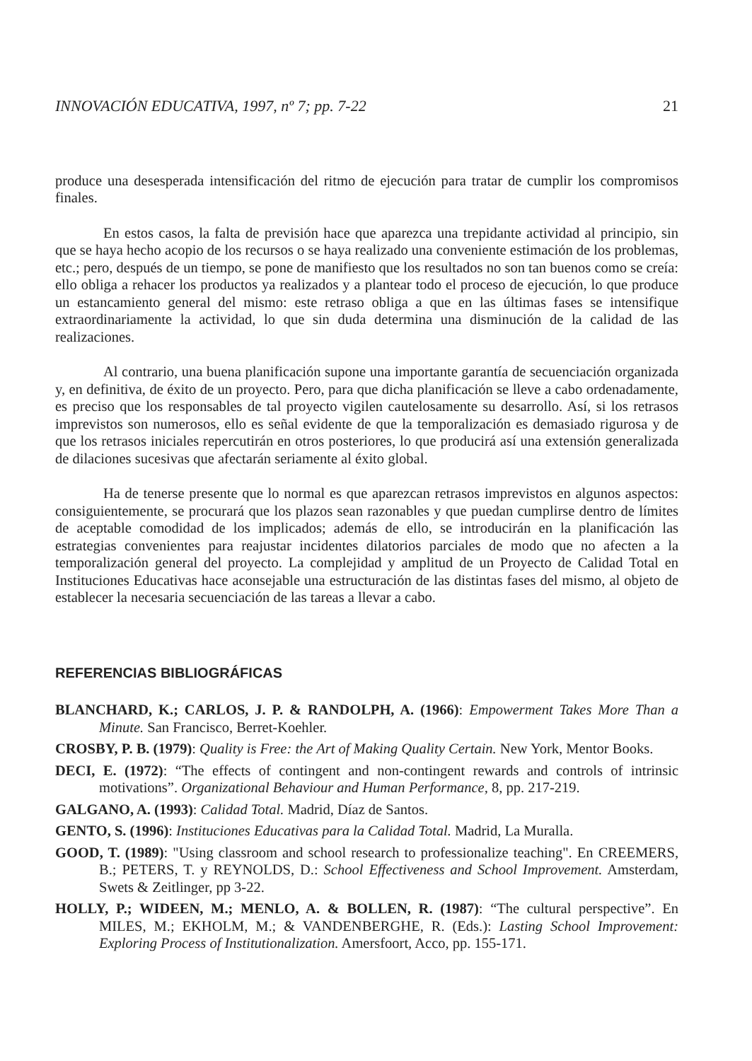INNOVACIÓN EDUCATIVA, 1997, nº 7; pp. 7-22 21
produce una desesperada intensificación del ritmo de ejecución para tratar de cumplir los compromisos finales.
En estos casos, la falta de previsión hace que aparezca una trepidante actividad al principio, sin que se haya hecho acopio de los recursos o se haya realizado una conveniente estimación de los problemas, etc.; pero, después de un tiempo, se pone de manifiesto que los resultados no son tan buenos como se creía: ello obliga a rehacer los productos ya realizados y a plantear todo el proceso de ejecución, lo que produce un estancamiento general del mismo: este retraso obliga a que en las últimas fases se intensifique extraordinariamente la actividad, lo que sin duda determina una disminución de la calidad de las realizaciones.
Al contrario, una buena planificación supone una importante garantía de secuenciación organizada y, en definitiva, de éxito de un proyecto. Pero, para que dicha planificación se lleve a cabo ordenadamente, es preciso que los responsables de tal proyecto vigilen cautelosamente su desarrollo. Así, si los retrasos imprevistos son numerosos, ello es señal evidente de que la temporalización es demasiado rigurosa y de que los retrasos iniciales repercutirán en otros posteriores, lo que producirá así una extensión generalizada de dilaciones sucesivas que afectarán seriamente al éxito global.
Ha de tenerse presente que lo normal es que aparezcan retrasos imprevistos en algunos aspectos: consiguientemente, se procurará que los plazos sean razonables y que puedan cumplirse dentro de límites de aceptable comodidad de los implicados; además de ello, se introducirán en la planificación las estrategias convenientes para reajustar incidentes dilatorios parciales de modo que no afecten a la temporalización general del proyecto. La complejidad y amplitud de un Proyecto de Calidad Total en Instituciones Educativas hace aconsejable una estructuración de las distintas fases del mismo, al objeto de establecer la necesaria secuenciación de las tareas a llevar a cabo.
REFERENCIAS BIBLIOGRÁFICAS
BLANCHARD, K.; CARLOS, J. P. & RANDOLPH, A. (1966): Empowerment Takes More Than a Minute. San Francisco, Berret-Koehler.
CROSBY, P. B. (1979): Quality is Free: the Art of Making Quality Certain. New York, Mentor Books.
DECI, E. (1972): “The effects of contingent and non-contingent rewards and controls of intrinsic motivations”. Organizational Behaviour and Human Performance, 8, pp. 217-219.
GALGANO, A. (1993): Calidad Total. Madrid, Díaz de Santos.
GENTO, S. (1996): Instituciones Educativas para la Calidad Total. Madrid, La Muralla.
GOOD, T. (1989): "Using classroom and school research to professionalize teaching". En CREEMERS, B.; PETERS, T. y REYNOLDS, D.: School Effectiveness and School Improvement. Amsterdam, Swets & Zeitlinger, pp 3-22.
HOLLY, P.; WIDEEN, M.; MENLO, A. & BOLLEN, R. (1987): “The cultural perspective”. En MILES, M.; EKHOLM, M.; & VANDENBERGHE, R. (Eds.): Lasting School Improvement: Exploring Process of Institutionalization. Amersfoort, Acco, pp. 155-171.